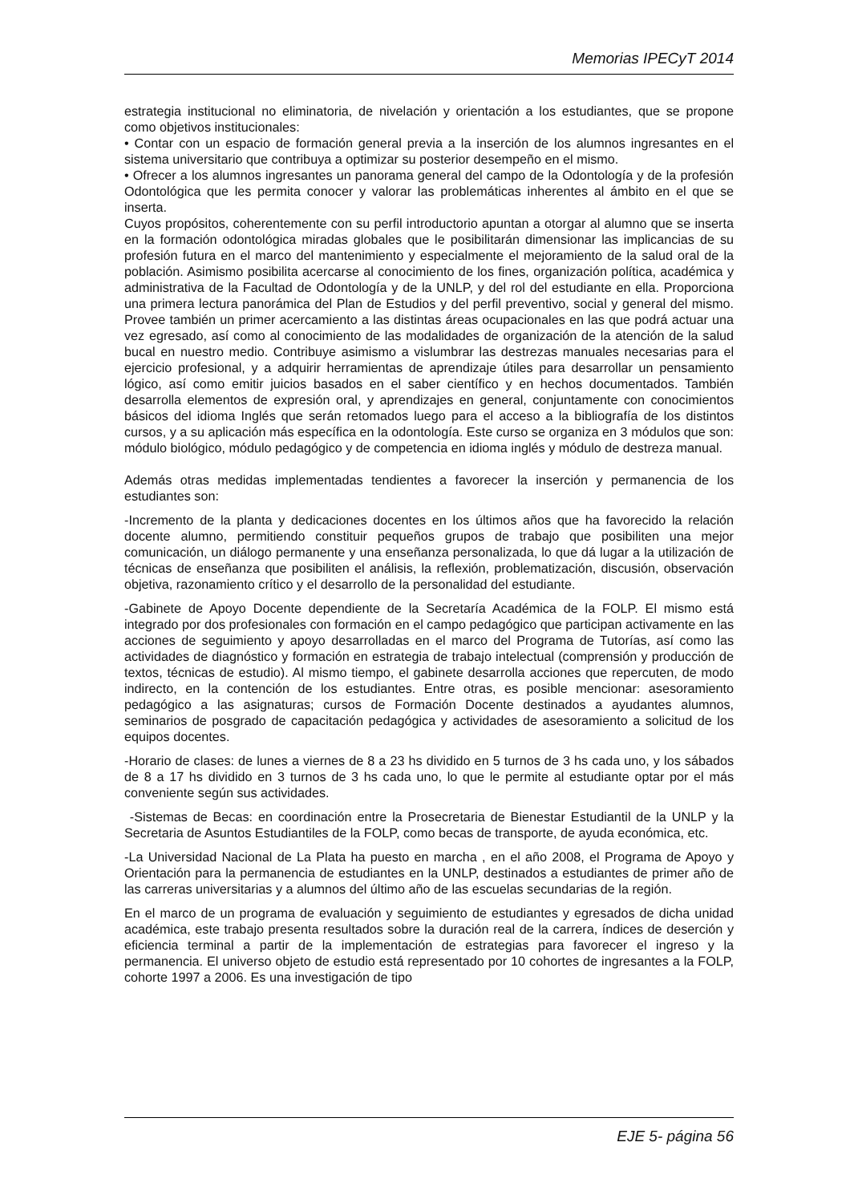Memorias IPECyT 2014
estrategia institucional no eliminatoria, de nivelación y orientación a los estudiantes, que se propone como objetivos institucionales:
• Contar con un espacio de formación general previa a la inserción de los alumnos ingresantes en el sistema universitario que contribuya a optimizar su posterior desempeño en el mismo.
• Ofrecer a los alumnos ingresantes un panorama general del campo de la Odontología y de la profesión Odontológica que les permita conocer y valorar las problemáticas inherentes al ámbito en el que se inserta.
Cuyos propósitos, coherentemente con su perfil introductorio apuntan a otorgar al alumno que se inserta en la formación odontológica miradas globales que le posibilitarán dimensionar las implicancias de su profesión futura en el marco del mantenimiento y especialmente el mejoramiento de la salud oral de la población. Asimismo posibilita acercarse al conocimiento de los fines, organización política, académica y administrativa de la Facultad de Odontología y de la UNLP, y del rol del estudiante en ella. Proporciona una primera lectura panorámica del Plan de Estudios y del perfil preventivo, social y general del mismo. Provee también un primer acercamiento a las distintas áreas ocupacionales en las que podrá actuar una vez egresado, así como al conocimiento de las modalidades de organización de la atención de la salud bucal en nuestro medio. Contribuye asimismo a vislumbrar las destrezas manuales necesarias para el ejercicio profesional, y a adquirir herramientas de aprendizaje útiles para desarrollar un pensamiento lógico, así como emitir juicios basados en el saber científico y en hechos documentados. También desarrolla elementos de expresión oral, y aprendizajes en general, conjuntamente con conocimientos básicos del idioma Inglés que serán retomados luego para el acceso a la bibliografía de los distintos cursos, y a su aplicación más específica en la odontología. Este curso se organiza en 3 módulos que son: módulo biológico, módulo pedagógico y de competencia en idioma inglés y módulo de destreza manual.
Además otras medidas implementadas tendientes a favorecer la inserción y permanencia de los estudiantes son:
-Incremento de la planta y dedicaciones docentes en los últimos años que ha favorecido la relación docente alumno, permitiendo constituir pequeños grupos de trabajo que posibiliten una mejor comunicación, un diálogo permanente y una enseñanza personalizada, lo que dá lugar a la utilización de técnicas de enseñanza que posibiliten el análisis, la reflexión, problematización, discusión, observación objetiva, razonamiento crítico y el desarrollo de la personalidad del estudiante.
-Gabinete de Apoyo Docente dependiente de la Secretaría Académica de la FOLP. El mismo está integrado por dos profesionales con formación en el campo pedagógico que participan activamente en las acciones de seguimiento y apoyo desarrolladas en el marco del Programa de Tutorías, así como las actividades de diagnóstico y formación en estrategia de trabajo intelectual (comprensión y producción de textos, técnicas de estudio). Al mismo tiempo, el gabinete desarrolla acciones que repercuten, de modo indirecto, en la contención de los estudiantes. Entre otras, es posible mencionar: asesoramiento pedagógico a las asignaturas; cursos de Formación Docente destinados a ayudantes alumnos, seminarios de posgrado de capacitación pedagógica y actividades de asesoramiento a solicitud de los equipos docentes.
-Horario de clases: de lunes a viernes de 8 a 23 hs dividido en 5 turnos de 3 hs cada uno, y los sábados de 8 a 17 hs dividido en 3 turnos de 3 hs cada uno, lo que le permite al estudiante optar por el más conveniente según sus actividades.
-Sistemas de Becas: en coordinación entre la Prosecretaria de Bienestar Estudiantil de la UNLP y la Secretaria de Asuntos Estudiantiles de la FOLP, como becas de transporte, de ayuda económica, etc.
-La Universidad Nacional de La Plata ha puesto en marcha , en el año 2008, el Programa de Apoyo y Orientación para la permanencia de estudiantes en la UNLP, destinados a estudiantes de primer año de las carreras universitarias y a alumnos del último año de las escuelas secundarias de la región.
En el marco de un programa de evaluación y seguimiento de estudiantes y egresados de dicha unidad académica, este trabajo presenta resultados sobre la duración real de la carrera, índices de deserción y eficiencia terminal a partir de la implementación de estrategias para favorecer el ingreso y la permanencia. El universo objeto de estudio está representado por 10 cohortes de ingresantes a la FOLP, cohorte 1997 a 2006. Es una investigación de tipo
EJE 5- página 56